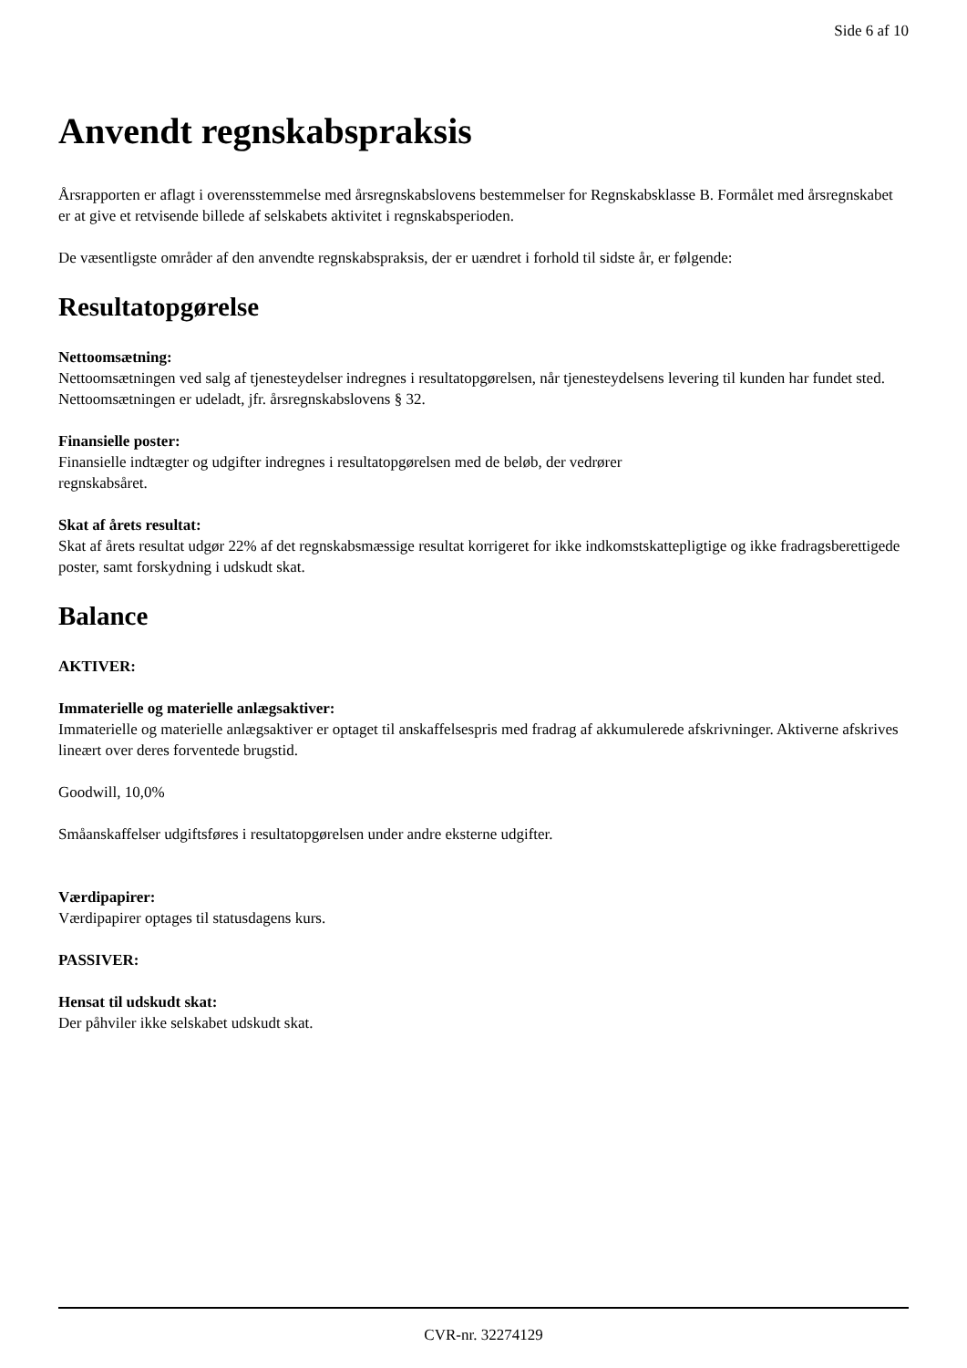Side 6 af 10
Anvendt regnskabspraksis
Årsrapporten er aflagt i overensstemmelse med årsregnskabslovens bestemmelser for Regnskabsklasse B. Formålet med årsregnskabet er at give et retvisende billede af selskabets aktivitet i regnskabsperioden.
De væsentligste områder af den anvendte regnskabspraksis, der er uændret i forhold til sidste år, er følgende:
Resultatopgørelse
Nettoomsætning:
Nettoomsætningen ved salg af tjenesteydelser indregnes i resultatopgørelsen, når tjenesteydelsens levering til kunden har fundet sted. Nettoomsætningen er udeladt, jfr. årsregnskabslovens § 32.
Finansielle poster:
Finansielle indtægter og udgifter indregnes i resultatopgørelsen med de beløb, der vedrører
regnskabsåret.
Skat af årets resultat:
Skat af årets resultat udgør 22% af det regnskabsmæssige resultat korrigeret for ikke indkomstskattepligtige og ikke fradragsberettigede poster, samt forskydning i udskudt skat.
Balance
AKTIVER:
Immaterielle og materielle anlægsaktiver:
Immaterielle og materielle anlægsaktiver er optaget til anskaffelsespris med fradrag af akkumulerede afskrivninger. Aktiverne afskrives lineært over deres forventede brugstid.
Goodwill, 10,0%
Småanskaffelser udgiftsføres i resultatopgørelsen under andre eksterne udgifter.
Værdipapirer:
Værdipapirer optages til statusdagens kurs.
PASSIVER:
Hensat til udskudt skat:
Der påhviler ikke selskabet udskudt skat.
CVR-nr. 32274129